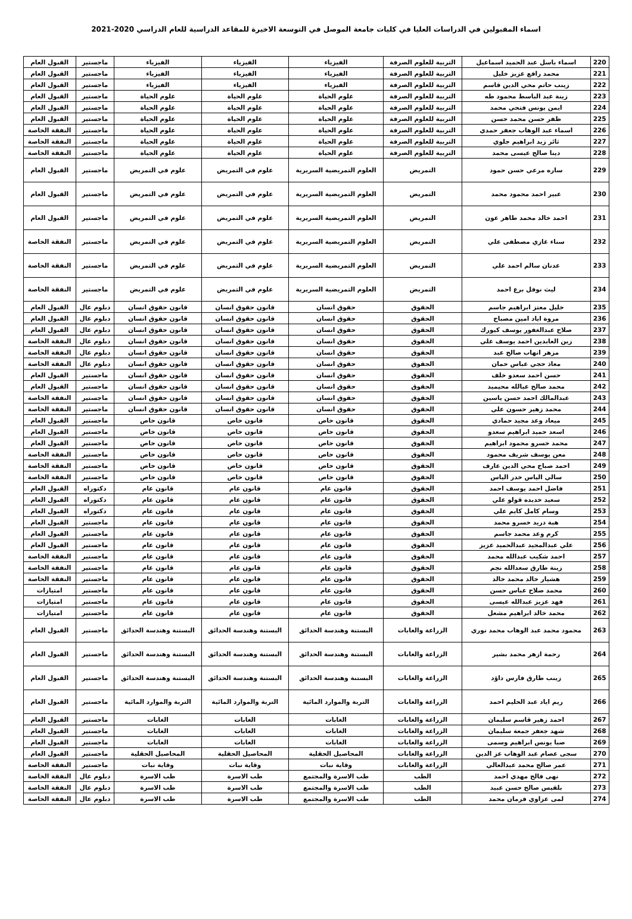اسماء المقبولين في الدراسات العليا في كليات جامعة الموصل في التوسعة الاخيرة للمقاعد الدراسية للعام الدراسي 2020-2021
| 220 | اسماء باسل عبد الحميد اسماعيل | التربية للعلوم الصرفة | الفيزياء | الفيزياء | الفيزياء | ماجستير | القبول العام |
| 221 | محمد رافع عزيز خليل | التربية للعلوم الصرفة | الفيزياء | الفيزياء | الفيزياء | ماجستير | القبول العام |
| 222 | زينب حاتم محي الدين قاسم | التربية للعلوم الصرفة | الفيزياء | الفيزياء | الفيزياء | ماجستير | القبول العام |
| 223 | زينة عبد الباسط محمود طه | التربية للعلوم الصرفة | علوم الحياة | علوم الحياة | علوم الحياة | ماجستير | القبول العام |
| 224 | ايمن يونس فتحي محمد | التربية للعلوم الصرفة | علوم الحياة | علوم الحياة | علوم الحياة | ماجستير | القبول العام |
| 225 | ظفر حسن محمد حسن | التربية للعلوم الصرفة | علوم الحياة | علوم الحياة | علوم الحياة | ماجستير | القبول العام |
| 226 | اسماء عبد الوهاب جعفر حمدي | التربية للعلوم الصرفة | علوم الحياة | علوم الحياة | علوم الحياة | ماجستير | النفقة الخاصة |
| 227 | ثائر زيد ابراهيم جلوي | التربية للعلوم الصرفة | علوم الحياة | علوم الحياة | علوم الحياة | ماجستير | النفقة الخاصة |
| 228 | دينا صالح عيسى محمد | التربية للعلوم الصرفة | علوم الحياة | علوم الحياة | علوم الحياة | ماجستير | النفقة الخاصة |
| 229 | ساره مرعي حسن حمود | التمريض | العلوم التمريضية السريرية | علوم في التمريض | علوم في التمريض | ماجستير | القبول العام |
| 230 | عبير احمد محمود محمد | التمريض | العلوم التمريضية السريرية | علوم في التمريض | علوم في التمريض | ماجستير | القبول العام |
| 231 | احمد خالد محمد طاهر عون | التمريض | العلوم التمريضية السريرية | علوم في التمريض | علوم في التمريض | ماجستير | القبول العام |
| 232 | سناء غازي مصطفى علي | التمريض | العلوم التمريضية السريرية | علوم في التمريض | علوم في التمريض | ماجستير | النفقة الخاصة |
| 233 | عدنان سالم احمد علي | التمريض | العلوم التمريضية السريرية | علوم في التمريض | علوم في التمريض | ماجستير | النفقة الخاصة |
| 234 | ليث نوفل برع احمد | التمريض | العلوم التمريضية السريرية | علوم في التمريض | علوم في التمريض | ماجستير | النفقة الخاصة |
| 235 | خليل معتز ابراهيم جاسم | الحقوق | حقوق انسان | قانون حقوق انسان | قانون حقوق انسان | دبلوم عال | القبول العام |
| 236 | مروة اياد امين مصباح | الحقوق | حقوق انسان | قانون حقوق انسان | قانون حقوق انسان | دبلوم عال | القبول العام |
| 237 | صلاح عبدالغفور يوسف كيورك | الحقوق | حقوق انسان | قانون حقوق انسان | قانون حقوق انسان | دبلوم عال | القبول العام |
| 238 | زين العابدين احمد يوسف علي | الحقوق | حقوق انسان | قانون حقوق انسان | قانون حقوق انسان | دبلوم عال | النفقة الخاصة |
| 239 | مزهر انهاب صالح عبد | الحقوق | حقوق انسان | قانون حقوق انسان | قانون حقوق انسان | دبلوم عال | النفقة الخاصة |
| 240 | معاذ حجي عباس حمان | الحقوق | حقوق انسان | قانون حقوق انسان | قانون حقوق انسان | دبلوم عال | النفقة الخاصة |
| 241 | حسن احمد سعدو خلف | الحقوق | حقوق انسان | قانون حقوق انسان | قانون حقوق انسان | ماجستير | القبول العام |
| 242 | محمد صالح عبالله محيميد | الحقوق | حقوق انسان | قانون حقوق انسان | قانون حقوق انسان | ماجستير | القبول العام |
| 243 | عبدالمالك احمد حسن ياسين | الحقوق | حقوق انسان | قانون حقوق انسان | قانون حقوق انسان | ماجستير | النفقة الخاصة |
| 244 | محمد زهير حسون علي | الحقوق | حقوق انسان | قانون حقوق انسان | قانون حقوق انسان | ماجستير | النفقة الخاصة |
| 245 | ميعاد وعد مجيد حمادي | الحقوق | قانون خاص | قانون خاص | قانون خاص | ماجستير | القبول العام |
| 246 | اسعد حميد ابراهيم سعدو | الحقوق | قانون خاص | قانون خاص | قانون خاص | ماجستير | القبول العام |
| 247 | محمد خسرو محمود ابراهيم | الحقوق | قانون خاص | قانون خاص | قانون خاص | ماجستير | القبول العام |
| 248 | معن يوسف شريف محمود | الحقوق | قانون خاص | قانون خاص | قانون خاص | ماجستير | النفقة الخاصة |
| 249 | احمد صباح محي الدين عارف | الحقوق | قانون خاص | قانون خاص | قانون خاص | ماجستير | النفقة الخاصة |
| 250 | سالي الياس خدر الياس | الحقوق | قانون خاص | قانون خاص | قانون خاص | ماجستير | النفقة الخاصة |
| 251 | فاضل احمد يوسف احمد | الحقوق | قانون عام | قانون عام | قانون عام | دكتوراه | القبول العام |
| 252 | سعيد خديده قولو علي | الحقوق | قانون عام | قانون عام | قانون عام | دكتوراه | القبول العام |
| 253 | وسام كامل كايم علي | الحقوق | قانون عام | قانون عام | قانون عام | دكتوراه | القبول العام |
| 254 | هبة دريد خسرو محمد | الحقوق | قانون عام | قانون عام | قانون عام | ماجستير | القبول العام |
| 255 | كرم وعد محمد جاسم | الحقوق | قانون عام | قانون عام | قانون عام | ماجستير | القبول العام |
| 256 | علي عبدالمجيد عبدالحميد عزيز | الحقوق | قانون عام | قانون عام | قانون عام | ماجستير | القبول العام |
| 257 | احمد شكيب عبدالله محمد | الحقوق | قانون عام | قانون عام | قانون عام | ماجستير | النفقة الخاصة |
| 258 | زينة طارق سعدالله نجم | الحقوق | قانون عام | قانون عام | قانون عام | ماجستير | النفقة الخاصة |
| 259 | هشيار خالد محمد خالد | الحقوق | قانون عام | قانون عام | قانون عام | ماجستير | النفقة الخاصة |
| 260 | محمد صلاح عباس حسن | الحقوق | قانون عام | قانون عام | قانون عام | ماجستير | امتيازات |
| 261 | فهد عزيز عبدالله عيسى | الحقوق | قانون عام | قانون عام | قانون عام | ماجستير | امتيازات |
| 262 | محمد خالد ابراهيم مشعل | الحقوق | قانون عام | قانون عام | قانون عام | ماجستير | امتيازات |
| 263 | محمود محمد عبد الوهاب محمد نوري | الزراعة والغابات | البستنة وهندسة الحدائق | البستنة وهندسة الحدائق | البستنة وهندسة الحدائق | ماجستير | القبول العام |
| 264 | رحمة ازهر محمد بشير | الزراعة والغابات | البستنة وهندسة الحدائق | البستنة وهندسة الحدائق | البستنة وهندسة الحدائق | ماجستير | القبول العام |
| 265 | زينب طارق فارس داؤد | الزراعة والغابات | البستنة وهندسة الحدائق | البستنة وهندسة الحدائق | البستنة وهندسة الحدائق | ماجستير | القبول العام |
| 266 | ريم اياد عبد الحليم احمد | الزراعة والغابات | التربة والموارد المائية | التربة والموارد المائية | التربة والموارد المائية | ماجستير | القبول العام |
| 267 | احمد زهير قاسم سليمان | الزراعة والغابات | الغابات | الغابات | الغابات | ماجستير | القبول العام |
| 268 | شهد جعفر جمعة سليمان | الزراعة والغابات | الغابات | الغابات | الغابات | ماجستير | القبول العام |
| 269 | صبا يونس ابراهيم وسمى | الزراعة والغابات | الغابات | الغابات | الغابات | ماجستير | القبول العام |
| 270 | سجى عصام عبد الوهاب عز الدين | الزراعة والغابات | المحاصيل الحقلية | المحاصيل الحقلية | المحاصيل الحقلية | ماجستير | القبول العام |
| 271 | عمر صالح محمد عبدالعالي | الزراعة والغابات | وقاية نبات | وقاية نبات | وقاية نبات | ماجستير | النفقة الخاصة |
| 272 | نهى فالح مهدي احمد | الطب | طب الاسرة والمجتمع | طب الاسرة | طب الاسرة | دبلوم عال | النفقة الخاصة |
| 273 | بلقيس صالح حسن عبيد | الطب | طب الاسرة والمجتمع | طب الاسرة | طب الاسرة | دبلوم عال | النفقة الخاصة |
| 274 | لمى عزاوي فرمان محمد | الطب | طب الاسرة والمجتمع | طب الاسرة | طب الاسرة | دبلوم عال | النفقة الخاصة |